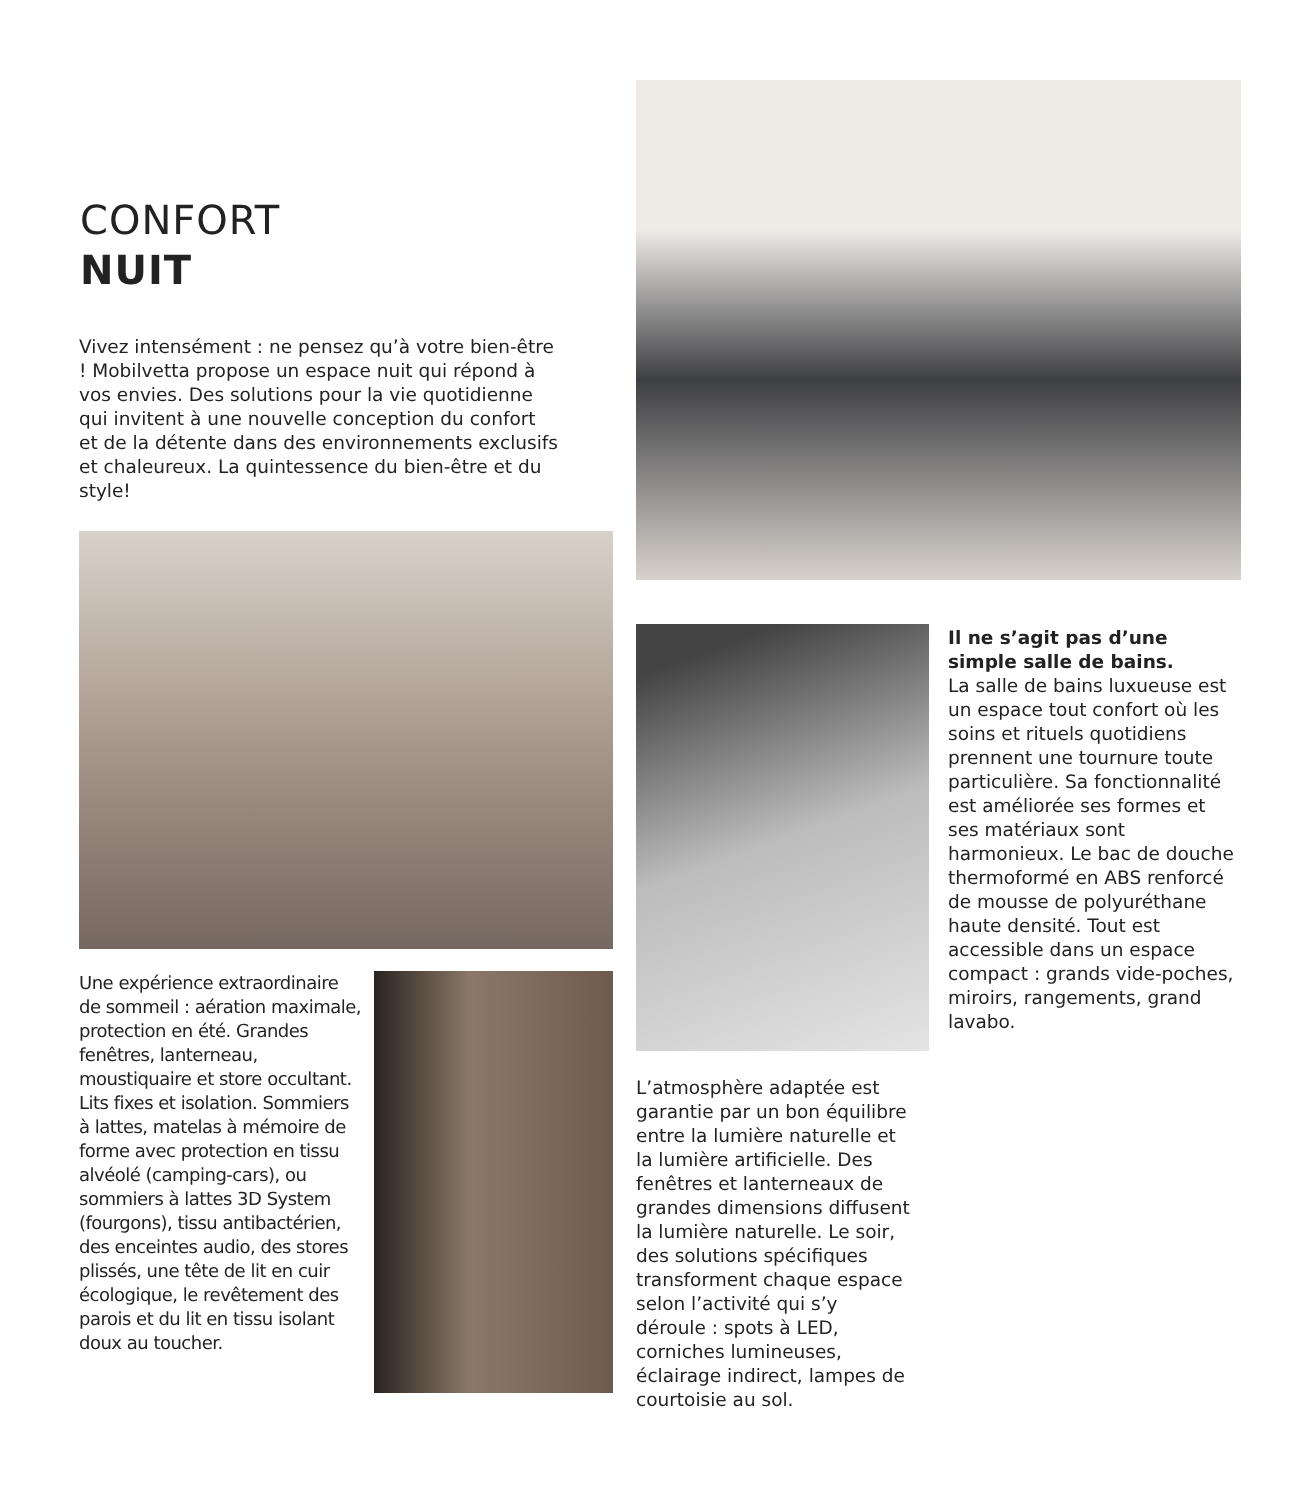CONFORT
NUIT
Vivez intensément : ne pensez qu’à votre bien-être ! Mobilvetta propose un espace nuit qui répond à vos envies. Des solutions pour la vie quotidienne qui invitent à une nouvelle conception du confort et de la détente dans des environnements exclusifs et chaleureux. La quintessence du bien-être et du style!
Une expérience extraordinaire de sommeil : aération maximale, protection en été. Grandes fenêtres, lanterneau, moustiquaire et store occultant. Lits fixes et isolation. Sommiers à lattes, matelas à mémoire de forme avec protection en tissu alvéolé (camping-cars), ou sommiers à lattes 3D System (fourgons), tissu antibactérien, des enceintes audio, des stores plissés, une tête de lit en cuir écologique, le revêtement des parois et du lit en tissu isolant doux au toucher.
L’atmosphère adaptée est garantie par un bon équilibre entre la lumière naturelle et la lumière artificielle. Des fenêtres et lanterneaux de grandes dimensions diffusent la lumière naturelle. Le soir, des solutions spécifiques transforment chaque espace selon l’activité qui s’y déroule : spots à LED, corniches lumineuses, éclairage indirect, lampes de courtoisie au sol.
Il ne s’agit pas d’une simple salle de bains.
La salle de bains luxueuse est un espace tout confort où les soins et rituels quotidiens prennent une tournure toute particulière. Sa fonctionnalité est améliorée ses formes et ses matériaux sont harmonieux. Le bac de douche thermoformé en ABS renforcé de mousse de polyuréthane haute densité. Tout est accessible dans un espace compact : grands vide-poches, miroirs, rangements, grand lavabo.